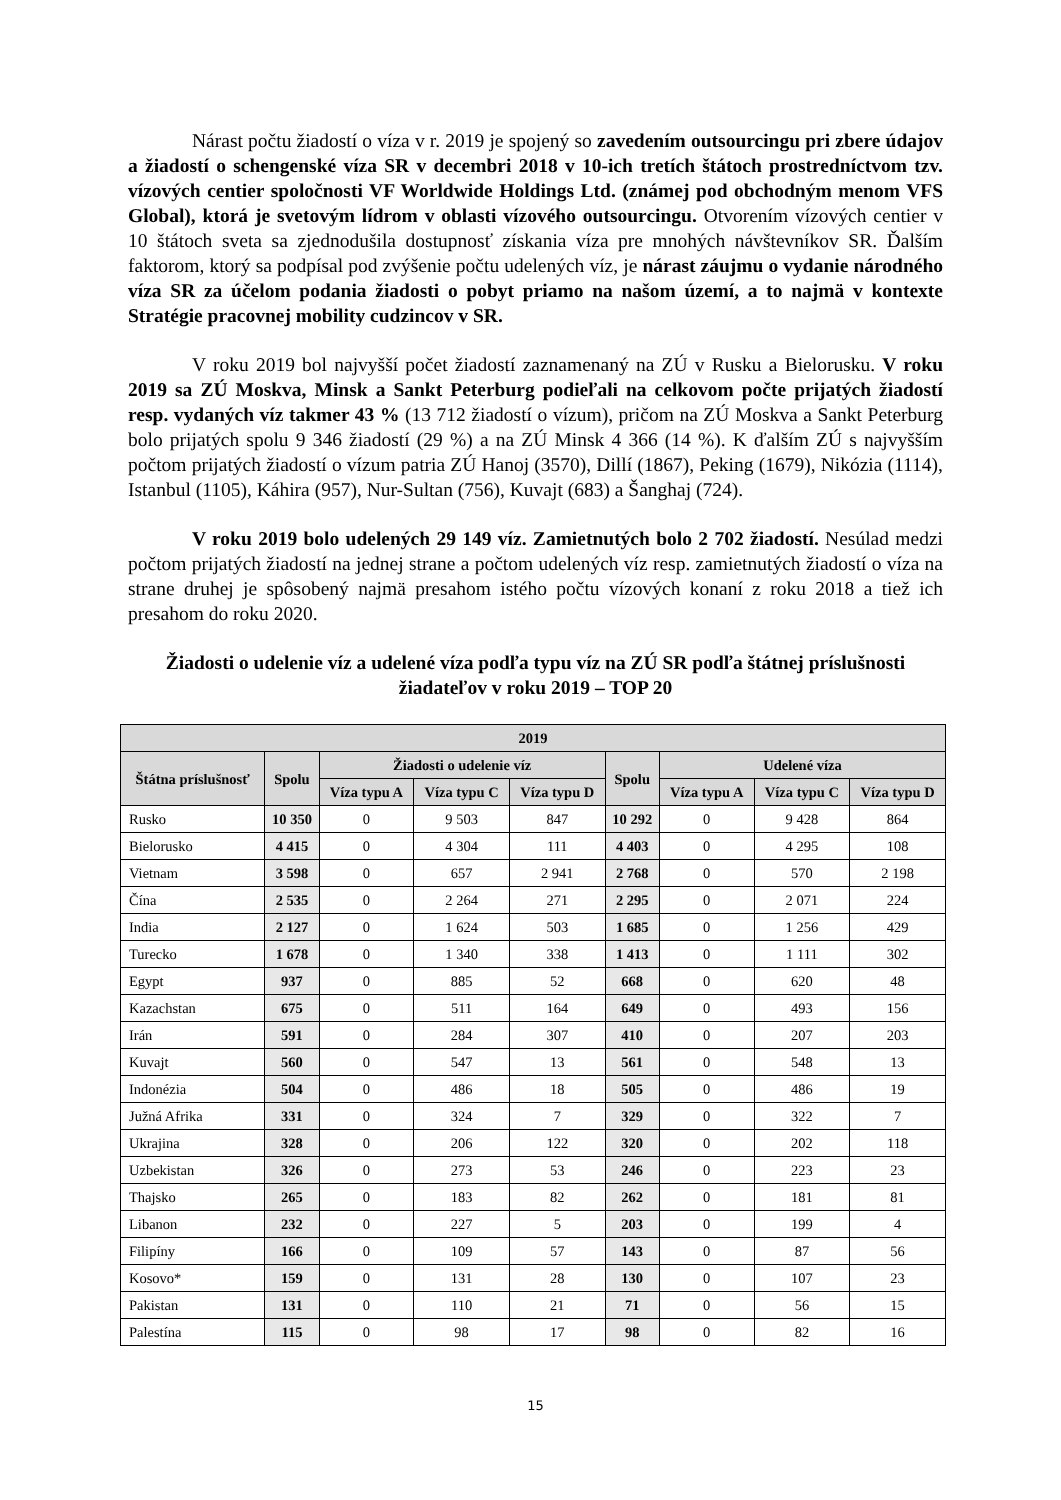Nárast počtu žiadostí o víza v r. 2019 je spojený so zavedením outsourcingu pri zbere údajov a žiadostí o schengenské víza SR v decembri 2018 v 10-ich tretích štátoch prostredníctvom tzv. vízových centier spoločnosti VF Worldwide Holdings Ltd. (známej pod obchodným menom VFS Global), ktorá je svetovým lídrom v oblasti vízového outsourcingu. Otvorením vízových centier v 10 štátoch sveta sa zjednodušila dostupnosť získania víza pre mnohých návštevníkov SR. Ďalším faktorom, ktorý sa podpísal pod zvýšenie počtu udelených víz, je nárast záujmu o vydanie národného víza SR za účelom podania žiadosti o pobyt priamo na našom území, a to najmä v kontexte Stratégie pracovnej mobility cudzincov v SR.
V roku 2019 bol najvyšší počet žiadostí zaznamenaný na ZÚ v Rusku a Bielorusku. V roku 2019 sa ZÚ Moskva, Minsk a Sankt Peterburg podieľali na celkovom počte prijatých žiadostí resp. vydaných víz takmer 43 % (13 712 žiadostí o vízum), pričom na ZÚ Moskva a Sankt Peterburg bolo prijatých spolu 9 346 žiadostí (29 %) a na ZÚ Minsk 4 366 (14 %). K ďalším ZÚ s najvyšším počtom prijatých žiadostí o vízum patria ZÚ Hanoj (3570), Dillí (1867), Peking (1679), Nikózia (1114), Istanbul (1105), Káhira (957), Nur-Sultan (756), Kuvajt (683) a Šanghaj (724).
V roku 2019 bolo udelených 29 149 víz. Zamietnutých bolo 2 702 žiadostí. Nesúlad medzi počtom prijatých žiadostí na jednej strane a počtom udelených víz resp. zamietnutých žiadostí o víza na strane druhej je spôsobený najmä presahom istého počtu vízových konaní z roku 2018 a tiež ich presahom do roku 2020.
Žiadosti o udelenie víz a udelené víza podľa typu víz na ZÚ SR podľa štátnej príslušnosti žiadateľov v roku 2019 – TOP 20
| 2019 | | | | | | | | |
| --- | --- | --- | --- | --- | --- | --- | --- | --- |
| Štátna príslušnosť | Spolu | Žiadosti o udelenie víz | | | Spolu | Udelené víza | | |
| | | Víza typu A | Víza typu C | Víza typu D | | Víza typu A | Víza typu C | Víza typu D |
| Rusko | 10 350 | 0 | 9 503 | 847 | 10 292 | 0 | 9 428 | 864 |
| Bielorusko | 4 415 | 0 | 4 304 | 111 | 4 403 | 0 | 4 295 | 108 |
| Vietnam | 3 598 | 0 | 657 | 2 941 | 2 768 | 0 | 570 | 2 198 |
| Čína | 2 535 | 0 | 2 264 | 271 | 2 295 | 0 | 2 071 | 224 |
| India | 2 127 | 0 | 1 624 | 503 | 1 685 | 0 | 1 256 | 429 |
| Turecko | 1 678 | 0 | 1 340 | 338 | 1 413 | 0 | 1 111 | 302 |
| Egypt | 937 | 0 | 885 | 52 | 668 | 0 | 620 | 48 |
| Kazachstan | 675 | 0 | 511 | 164 | 649 | 0 | 493 | 156 |
| Irán | 591 | 0 | 284 | 307 | 410 | 0 | 207 | 203 |
| Kuvajt | 560 | 0 | 547 | 13 | 561 | 0 | 548 | 13 |
| Indonézia | 504 | 0 | 486 | 18 | 505 | 0 | 486 | 19 |
| Južná Afrika | 331 | 0 | 324 | 7 | 329 | 0 | 322 | 7 |
| Ukrajina | 328 | 0 | 206 | 122 | 320 | 0 | 202 | 118 |
| Uzbekistan | 326 | 0 | 273 | 53 | 246 | 0 | 223 | 23 |
| Thajsko | 265 | 0 | 183 | 82 | 262 | 0 | 181 | 81 |
| Libanon | 232 | 0 | 227 | 5 | 203 | 0 | 199 | 4 |
| Filipíny | 166 | 0 | 109 | 57 | 143 | 0 | 87 | 56 |
| Kosovo* | 159 | 0 | 131 | 28 | 130 | 0 | 107 | 23 |
| Pakistan | 131 | 0 | 110 | 21 | 71 | 0 | 56 | 15 |
| Palestína | 115 | 0 | 98 | 17 | 98 | 0 | 82 | 16 |
15